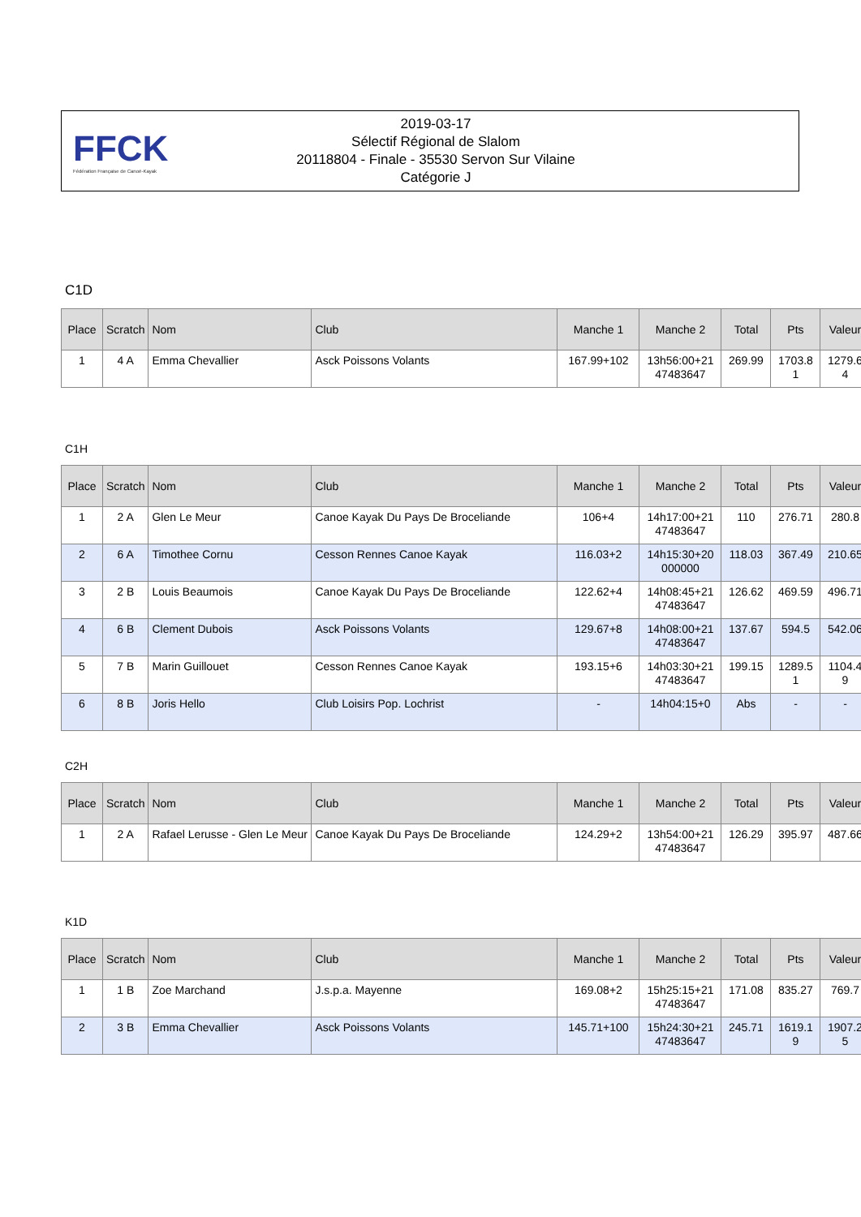FFCK
Fédération Française de Canoë-Kayak
2019-03-17
Sélectif Régional de Slalom
20118804 - Finale - 35530 Servon Sur Vilaine
Catégorie J
C1D
| Place | Scratch | Nom | Club | Manche 1 | Manche 2 | Total | Pts | Valeur |
| --- | --- | --- | --- | --- | --- | --- | --- | --- |
| 1 | 4 A | Emma Chevallier | Asck Poissons Volants | 167.99+102 | 13h56:00+21 47483647 | 269.99 | 1703.8 1 | 1279.6 4 |
C1H
| Place | Scratch | Nom | Club | Manche 1 | Manche 2 | Total | Pts | Valeur |
| --- | --- | --- | --- | --- | --- | --- | --- | --- |
| 1 | 2 A | Glen Le Meur | Canoe Kayak Du Pays De Broceliande | 106+4 | 14h17:00+21 47483647 | 110 | 276.71 | 280.8 |
| 2 | 6 A | Timothee Cornu | Cesson Rennes Canoe Kayak | 116.03+2 | 14h15:30+20 000000 | 118.03 | 367.49 | 210.65 |
| 3 | 2 B | Louis Beaumois | Canoe Kayak Du Pays De Broceliande | 122.62+4 | 14h08:45+21 47483647 | 126.62 | 469.59 | 496.71 |
| 4 | 6 B | Clement Dubois | Asck Poissons Volants | 129.67+8 | 14h08:00+21 47483647 | 137.67 | 594.5 | 542.06 |
| 5 | 7 B | Marin Guillouet | Cesson Rennes Canoe Kayak | 193.15+6 | 14h03:30+21 47483647 | 199.15 | 1289.5 1 | 1104.4 9 |
| 6 | 8 B | Joris Hello | Club Loisirs Pop. Lochrist | - | 14h04:15+0 | Abs | - | - |
C2H
| Place | Scratch | Nom | Club | Manche 1 | Manche 2 | Total | Pts | Valeur |
| --- | --- | --- | --- | --- | --- | --- | --- | --- |
| 1 | 2 A | Rafael Lerusse - Glen Le Meur | Canoe Kayak Du Pays De Broceliande | 124.29+2 | 13h54:00+21 47483647 | 126.29 | 395.97 | 487.66 |
K1D
| Place | Scratch | Nom | Club | Manche 1 | Manche 2 | Total | Pts | Valeur |
| --- | --- | --- | --- | --- | --- | --- | --- | --- |
| 1 | 1 B | Zoe Marchand | J.s.p.a. Mayenne | 169.08+2 | 15h25:15+21 47483647 | 171.08 | 835.27 | 769.7 |
| 2 | 3 B | Emma Chevallier | Asck Poissons Volants | 145.71+100 | 15h24:30+21 47483647 | 245.71 | 1619.1 9 | 1907.2 5 |